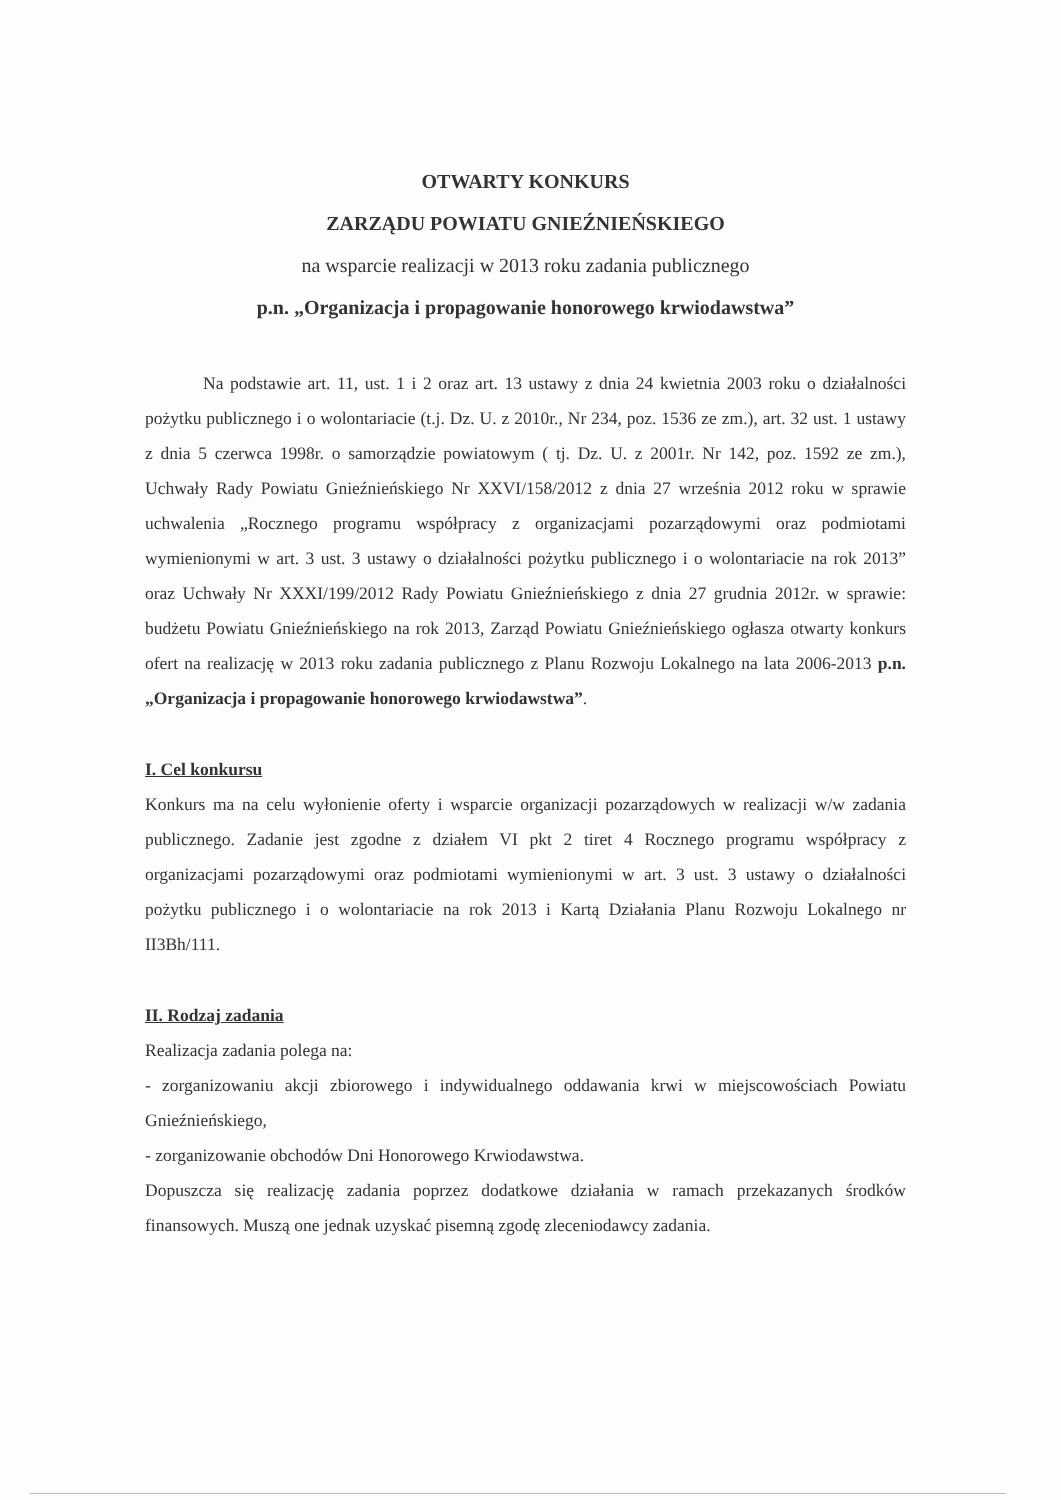OTWARTY KONKURS
ZARZĄDU POWIATU GNIEŹNIEŃSKIEGO
na wsparcie realizacji w 2013 roku zadania publicznego
p.n. „Organizacja i propagowanie honorowego krwiodawstwa”
Na podstawie art. 11, ust. 1 i 2 oraz art. 13 ustawy z dnia 24 kwietnia 2003 roku o działalności pożytku publicznego i o wolontariacie (t.j. Dz. U. z 2010r., Nr 234, poz. 1536 ze zm.), art. 32 ust. 1 ustawy z dnia 5 czerwca 1998r. o samorządzie powiatowym ( tj. Dz. U. z 2001r. Nr 142, poz. 1592 ze zm.), Uchwały Rady Powiatu Gnieźnieńskiego Nr XXVI/158/2012 z dnia 27 września 2012 roku w sprawie uchwalenia „Rocznego programu współpracy z organizacjami pozarządowymi oraz podmiotami wymienionymi w art. 3 ust. 3 ustawy o działalności pożytku publicznego i o wolontariacie na rok 2013” oraz Uchwały Nr XXXI/199/2012 Rady Powiatu Gnieźnieńskiego z dnia 27 grudnia 2012r. w sprawie: budżetu Powiatu Gnieźnieńskiego na rok 2013, Zarząd Powiatu Gnieźnieńskiego ogłasza otwarty konkurs ofert na realizację w 2013 roku zadania publicznego z Planu Rozwoju Lokalnego na lata 2006-2013 p.n. „Organizacja i propagowanie honorowego krwiodawstwa”.
I. Cel konkursu
Konkurs ma na celu wyłonienie oferty i wsparcie organizacji pozarządowych w realizacji w/w zadania publicznego. Zadanie jest zgodne z działem VI pkt 2 tiret 4 Rocznego programu współpracy z organizacjami pozarządowymi oraz podmiotami wymienionymi w art. 3 ust. 3 ustawy o działalności pożytku publicznego i o wolontariacie na rok 2013 i Kartą Działania Planu Rozwoju Lokalnego nr II3Bh/111.
II. Rodzaj zadania
Realizacja zadania polega na:
- zorganizowaniu akcji zbiorowego i indywidualnego oddawania krwi w miejscowościach Powiatu Gnieźnieńskiego,
- zorganizowanie obchodów Dni Honorowego Krwiodawstwa.
Dopuszcza się realizację zadania poprzez dodatkowe działania w ramach przekazanych środków finansowych. Muszą one jednak uzyskać pisemną zgodę zleceniodawcy zadania.